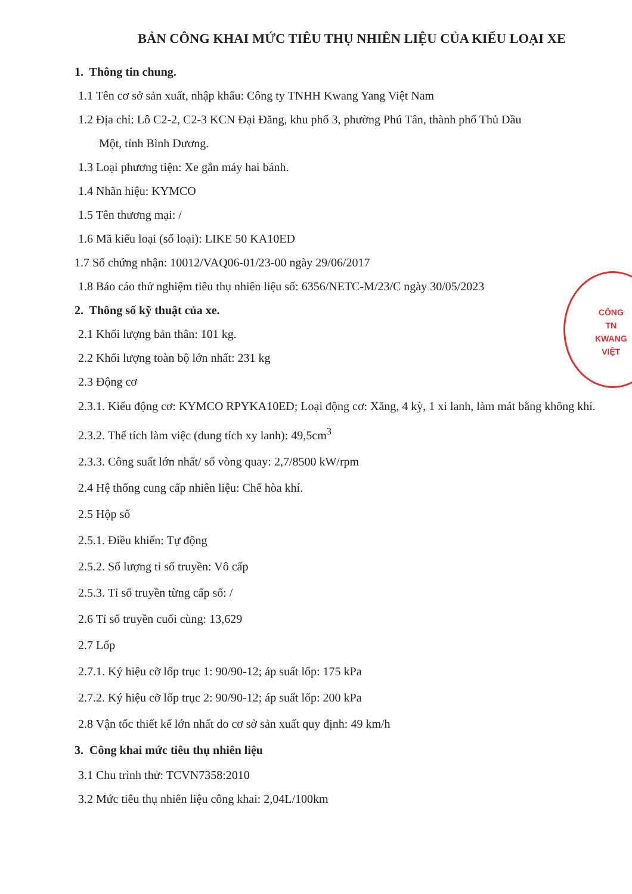BẢN CÔNG KHAI MỨC TIÊU THỤ NHIÊN LIỆU CỦA KIỂU LOẠI XE
1. Thông tin chung.
1.1 Tên cơ sở sản xuất, nhập khẩu: Công ty TNHH Kwang Yang Việt Nam
1.2 Địa chỉ: Lô C2-2, C2-3 KCN Đại Đăng, khu phố 3, phường Phú Tân, thành phố Thủ Dầu
Một, tỉnh Bình Dương.
1.3 Loại phương tiện: Xe gắn máy hai bánh.
1.4 Nhãn hiệu: KYMCO
1.5 Tên thương mại: /
1.6 Mã kiểu loại (số loại): LIKE 50 KA10ED
1.7 Số chứng nhận: 10012/VAQ06-01/23-00 ngày 29/06/2017
1.8 Báo cáo thử nghiệm tiêu thụ nhiên liệu số: 6356/NETC-M/23/C ngày 30/05/2023
2. Thông số kỹ thuật của xe.
2.1 Khối lượng bản thân: 101 kg.
2.2 Khối lượng toàn bộ lớn nhất: 231 kg
2.3 Động cơ
2.3.1. Kiểu động cơ: KYMCO RPYKA10ED; Loại động cơ: Xăng, 4 kỳ, 1 xi lanh, làm mát bằng không khí.
2.3.2. Thể tích làm việc (dung tích xy lanh): 49,5cm<sup>3</sup>
2.3.3. Công suất lớn nhất/ số vòng quay: 2,7/8500 kW/rpm
2.4 Hệ thống cung cấp nhiên liệu: Chế hòa khí.
2.5 Hộp số
2.5.1. Điều khiển: Tự động
2.5.2. Số lượng tỉ số truyền: Vô cấp
2.5.3. Tỉ số truyền từng cấp số: /
2.6 Tỉ số truyền cuối cùng: 13,629
2.7 Lốp
2.7.1. Ký hiệu cỡ lốp trục 1: 90/90-12; áp suất lốp: 175 kPa
2.7.2. Ký hiệu cỡ lốp trục 2: 90/90-12; áp suất lốp: 200 kPa
2.8 Vận tốc thiết kế lớn nhất do cơ sở sản xuất quy định: 49 km/h
3. Công khai mức tiêu thụ nhiên liệu
3.1 Chu trình thử: TCVN7358:2010
3.2 Mức tiêu thụ nhiên liệu công khai: 2,04L/100km
CÔNG
TN
KWANG
VIỆT